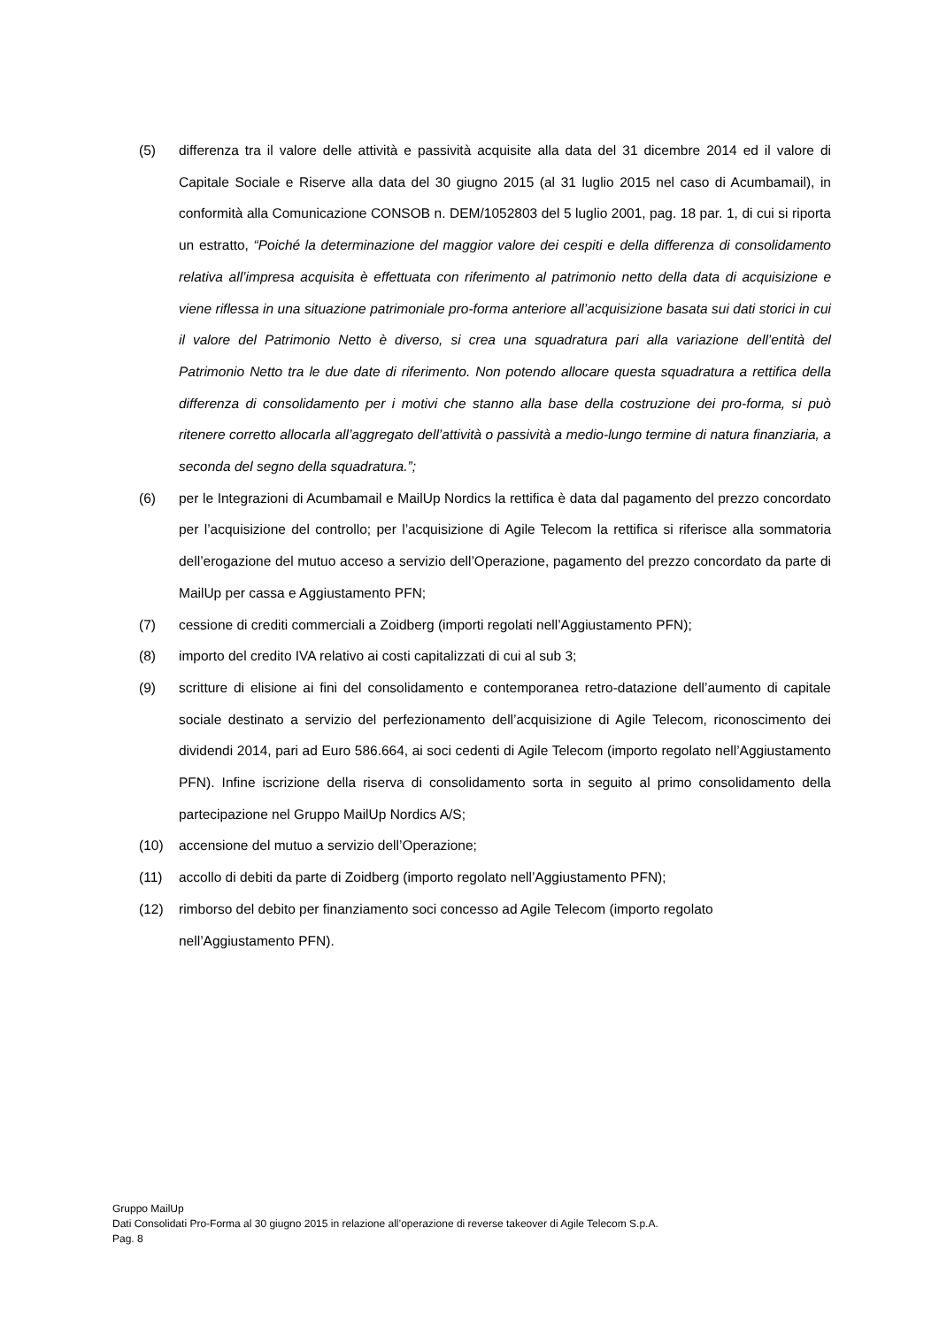(5) differenza tra il valore delle attività e passività acquisite alla data del 31 dicembre 2014 ed il valore di Capitale Sociale e Riserve alla data del 30 giugno 2015 (al 31 luglio 2015 nel caso di Acumbamail), in conformità alla Comunicazione CONSOB n. DEM/1052803 del 5 luglio 2001, pag. 18 par. 1, di cui si riporta un estratto, “Poiché la determinazione del maggior valore dei cespiti e della differenza di consolidamento relativa all’impresa acquisita è effettuata con riferimento al patrimonio netto della data di acquisizione e viene riflessa in una situazione patrimoniale pro-forma anteriore all’acquisizione basata sui dati storici in cui il valore del Patrimonio Netto è diverso, si crea una squadratura pari alla variazione dell’entità del Patrimonio Netto tra le due date di riferimento. Non potendo allocare questa squadratura a rettifica della differenza di consolidamento per i motivi che stanno alla base della costruzione dei pro-forma, si può ritenere corretto allocarla all’aggregato dell’attività o passività a medio-lungo termine di natura finanziaria, a seconda del segno della squadratura.”;
(6) per le Integrazioni di Acumbamail e MailUp Nordics la rettifica è data dal pagamento del prezzo concordato per l’acquisizione del controllo; per l’acquisizione di Agile Telecom la rettifica si riferisce alla sommatoria dell’erogazione del mutuo acceso a servizio dell’Operazione, pagamento del prezzo concordato da parte di MailUp per cassa e Aggiustamento PFN;
(7) cessione di crediti commerciali a Zoidberg (importi regolati nell’Aggiustamento PFN);
(8) importo del credito IVA relativo ai costi capitalizzati di cui al sub 3;
(9) scritture di elisione ai fini del consolidamento e contemporanea retro-datazione dell’aumento di capitale sociale destinato a servizio del perfezionamento dell’acquisizione di Agile Telecom, riconoscimento dei dividendi 2014, pari ad Euro 586.664, ai soci cedenti di Agile Telecom (importo regolato nell’Aggiustamento PFN). Infine iscrizione della riserva di consolidamento sorta in seguito al primo consolidamento della partecipazione nel Gruppo MailUp Nordics A/S;
(10) accensione del mutuo a servizio dell’Operazione;
(11) accollo di debiti da parte di Zoidberg (importo regolato nell’Aggiustamento PFN);
(12) rimborso del debito per finanziamento soci concesso ad Agile Telecom (importo regolato nell’Aggiustamento PFN).
Gruppo MailUp
Dati Consolidati Pro-Forma al 30 giugno 2015 in relazione all’operazione di reverse takeover di Agile Telecom S.p.A.
Pag. 8